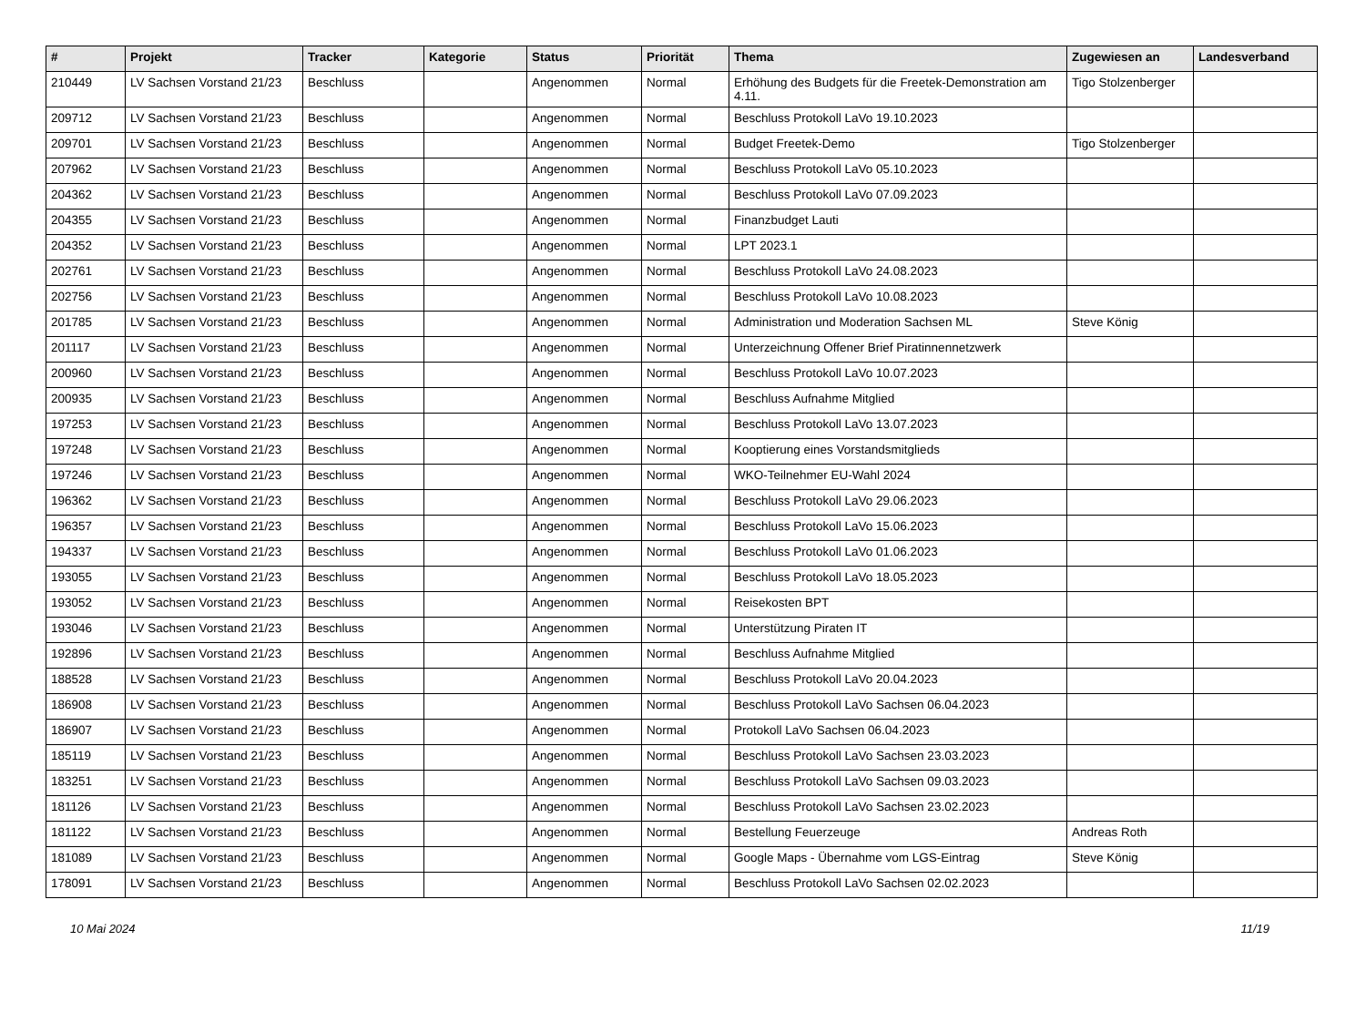| # | Projekt | Tracker | Kategorie | Status | Priorität | Thema | Zugewiesen an | Landesverband |
| --- | --- | --- | --- | --- | --- | --- | --- | --- |
| 210449 | LV Sachsen Vorstand 21/23 | Beschluss | | Angenommen | Normal | Erhöhung des Budgets für die Freetek-Demonstration am 4.11. | Tigo Stolzenberger | |
| 209712 | LV Sachsen Vorstand 21/23 | Beschluss | | Angenommen | Normal | Beschluss Protokoll LaVo 19.10.2023 | | |
| 209701 | LV Sachsen Vorstand 21/23 | Beschluss | | Angenommen | Normal | Budget Freetek-Demo | Tigo Stolzenberger | |
| 207962 | LV Sachsen Vorstand 21/23 | Beschluss | | Angenommen | Normal | Beschluss Protokoll LaVo 05.10.2023 | | |
| 204362 | LV Sachsen Vorstand 21/23 | Beschluss | | Angenommen | Normal | Beschluss Protokoll LaVo 07.09.2023 | | |
| 204355 | LV Sachsen Vorstand 21/23 | Beschluss | | Angenommen | Normal | Finanzbudget Lauti | | |
| 204352 | LV Sachsen Vorstand 21/23 | Beschluss | | Angenommen | Normal | LPT 2023.1 | | |
| 202761 | LV Sachsen Vorstand 21/23 | Beschluss | | Angenommen | Normal | Beschluss Protokoll LaVo 24.08.2023 | | |
| 202756 | LV Sachsen Vorstand 21/23 | Beschluss | | Angenommen | Normal | Beschluss Protokoll LaVo 10.08.2023 | | |
| 201785 | LV Sachsen Vorstand 21/23 | Beschluss | | Angenommen | Normal | Administration und Moderation Sachsen ML | Steve König | |
| 201117 | LV Sachsen Vorstand 21/23 | Beschluss | | Angenommen | Normal | Unterzeichnung Offener Brief Piratinnennetzwerk | | |
| 200960 | LV Sachsen Vorstand 21/23 | Beschluss | | Angenommen | Normal | Beschluss Protokoll LaVo 10.07.2023 | | |
| 200935 | LV Sachsen Vorstand 21/23 | Beschluss | | Angenommen | Normal | Beschluss Aufnahme Mitglied | | |
| 197253 | LV Sachsen Vorstand 21/23 | Beschluss | | Angenommen | Normal | Beschluss Protokoll LaVo 13.07.2023 | | |
| 197248 | LV Sachsen Vorstand 21/23 | Beschluss | | Angenommen | Normal | Kooptierung eines Vorstandsmitglieds | | |
| 197246 | LV Sachsen Vorstand 21/23 | Beschluss | | Angenommen | Normal | WKO-Teilnehmer EU-Wahl 2024 | | |
| 196362 | LV Sachsen Vorstand 21/23 | Beschluss | | Angenommen | Normal | Beschluss Protokoll LaVo 29.06.2023 | | |
| 196357 | LV Sachsen Vorstand 21/23 | Beschluss | | Angenommen | Normal | Beschluss Protokoll LaVo 15.06.2023 | | |
| 194337 | LV Sachsen Vorstand 21/23 | Beschluss | | Angenommen | Normal | Beschluss Protokoll LaVo 01.06.2023 | | |
| 193055 | LV Sachsen Vorstand 21/23 | Beschluss | | Angenommen | Normal | Beschluss Protokoll LaVo 18.05.2023 | | |
| 193052 | LV Sachsen Vorstand 21/23 | Beschluss | | Angenommen | Normal | Reisekosten BPT | | |
| 193046 | LV Sachsen Vorstand 21/23 | Beschluss | | Angenommen | Normal | Unterstützung Piraten IT | | |
| 192896 | LV Sachsen Vorstand 21/23 | Beschluss | | Angenommen | Normal | Beschluss Aufnahme Mitglied | | |
| 188528 | LV Sachsen Vorstand 21/23 | Beschluss | | Angenommen | Normal | Beschluss Protokoll LaVo 20.04.2023 | | |
| 186908 | LV Sachsen Vorstand 21/23 | Beschluss | | Angenommen | Normal | Beschluss Protokoll LaVo Sachsen 06.04.2023 | | |
| 186907 | LV Sachsen Vorstand 21/23 | Beschluss | | Angenommen | Normal | Protokoll LaVo Sachsen 06.04.2023 | | |
| 185119 | LV Sachsen Vorstand 21/23 | Beschluss | | Angenommen | Normal | Beschluss Protokoll LaVo Sachsen 23.03.2023 | | |
| 183251 | LV Sachsen Vorstand 21/23 | Beschluss | | Angenommen | Normal | Beschluss Protokoll LaVo Sachsen 09.03.2023 | | |
| 181126 | LV Sachsen Vorstand 21/23 | Beschluss | | Angenommen | Normal | Beschluss Protokoll LaVo Sachsen 23.02.2023 | | |
| 181122 | LV Sachsen Vorstand 21/23 | Beschluss | | Angenommen | Normal | Bestellung Feuerzeuge | Andreas Roth | |
| 181089 | LV Sachsen Vorstand 21/23 | Beschluss | | Angenommen | Normal | Google Maps - Übernahme vom LGS-Eintrag | Steve König | |
| 178091 | LV Sachsen Vorstand 21/23 | Beschluss | | Angenommen | Normal | Beschluss Protokoll LaVo Sachsen 02.02.2023 | | |
10 Mai 2024 11/19